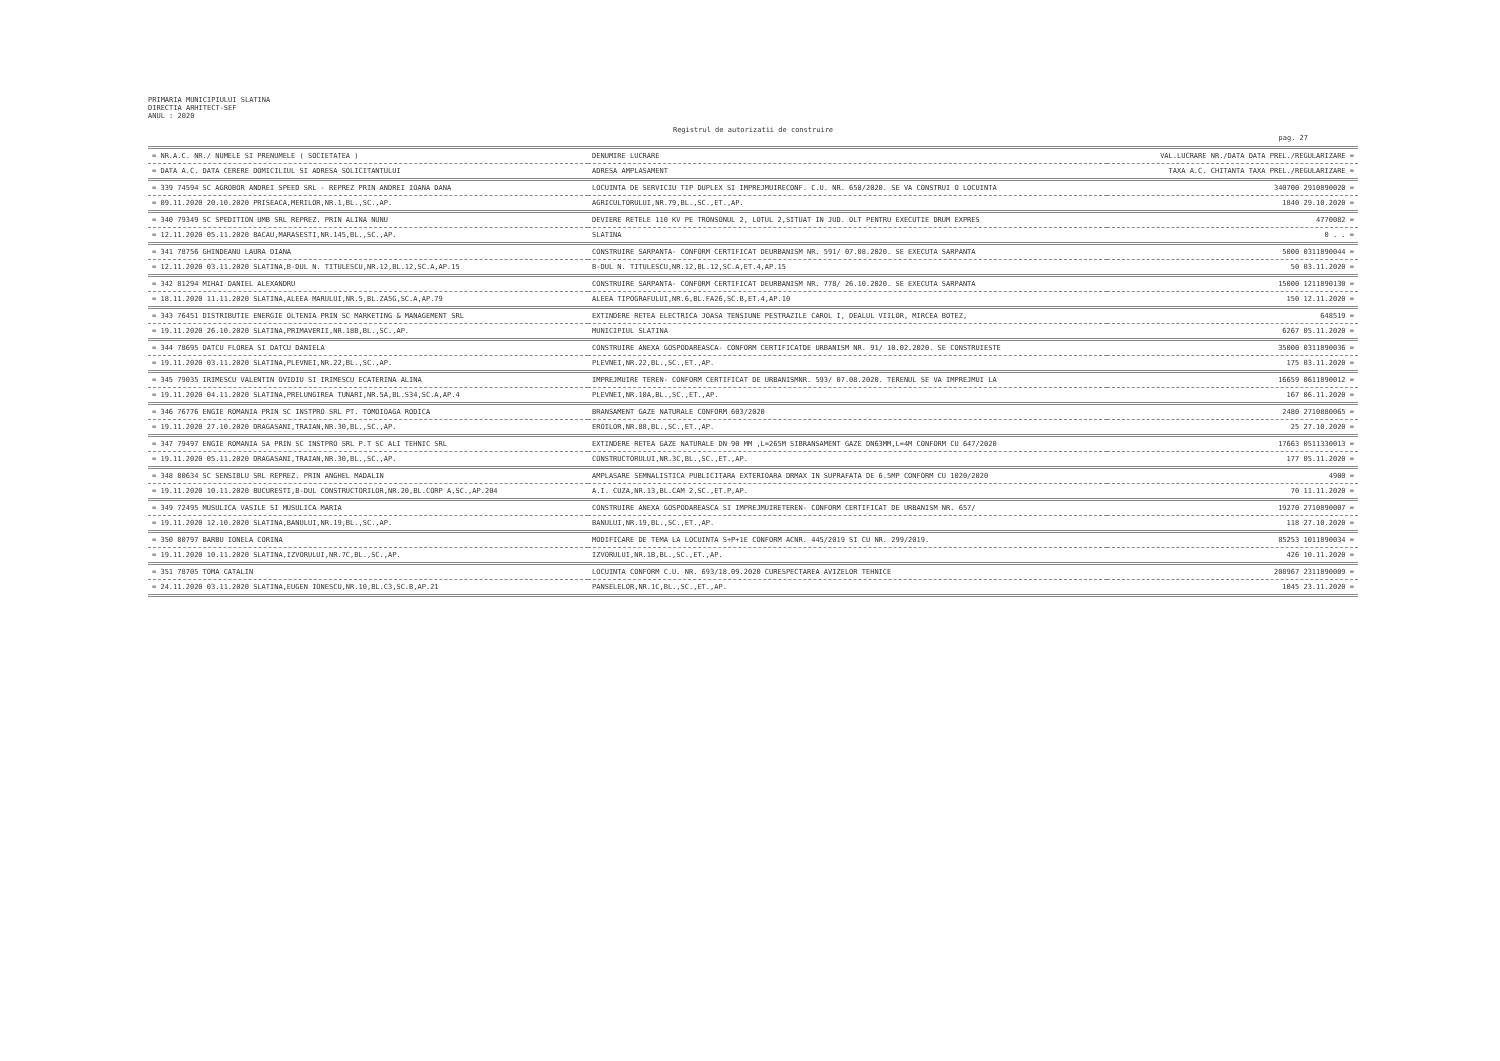PRIMARIA MUNICIPIULUI SLATINA
DIRECTIA ARHITECT-SEF
ANUL : 2020
Registrul de autorizatii de construire
pag. 27
| = NR.A.C. NR./ NUMELE SI PRENUMELE ( SOCIETATEA ) | DENUMIRE LUCRARE | VAL.LUCRARE NR./DATA DATA PREL./REGULARIZARE = |
| --- | --- | --- |
| = DATA A.C. DATA CERERE DOMICILIUL SI ADRESA SOLICITANTULUI | ADRESA AMPLASAMENT | TAXA A.C. CHITANTA TAXA PREL./REGULARIZARE = |
| = 339 74594 SC AGROBOR ANDREI SPEED SRL - REPREZ PRIN ANDREI IOANA DANA | LOCUINTA DE SERVICIU TIP DUPLEX SI IMPREJMUIRECONF. C.U. NR. 658/2020. SE VA CONSTRUI O LOCUINTA | 340700 2910890020 = |
| = 09.11.2020 20.10.2020 PRISEACA,MERILOR,NR.1,BL.,SC.,AP. | AGRICULTORULUI,NR.79,BL.,SC.,ET.,AP. | 1840 29.10.2020 = |
| = 340 79349 SC SPEDITION UMB SRL REPREZ. PRIN ALINA NUNU | DEVIERE RETELE 110 KV PE TRONSONUL 2, LOTUL 2,SITUAT IN JUD. OLT PENTRU EXECUTIE DRUM EXPRES | 4770082 = |
| = 12.11.2020 05.11.2020 BACAU,MARASESTI,NR.145,BL.,SC.,AP. | SLATINA | 0 . . = |
| = 341 78756 GHINDEANU LAURA DIANA | CONSTRUIRE SARPANTA- CONFORM CERTIFICAT DEURBANISM NR. 591/ 07.08.2020. SE EXECUTA SARPANTA | 5000 0311890044 = |
| = 12.11.2020 03.11.2020 SLATINA,B-DUL N. TITULESCU,NR.12,BL.12,SC.A,AP.15 | B-DUL N. TITULESCU,NR.12,BL.12,SC.A,ET.4,AP.15 | 50 03.11.2020 = |
| = 342 81294 MIHAI DANIEL ALEXANDRU | CONSTRUIRE SARPANTA- CONFORM CERTIFICAT DEURBANISM NR. 778/ 26.10.2020. SE EXECUTA SARPANTA | 15000 1211890130 = |
| = 18.11.2020 11.11.2020 SLATINA,ALEEA MARULUI,NR.5,BL.ZA5G,SC.A,AP.79 | ALEEA TIPOGRAFULUI,NR.6,BL.FA26,SC.B,ET.4,AP.10 | 150 12.11.2020 = |
| = 343 76451 DISTRIBUTIE ENERGIE OLTENIA PRIN SC MARKETING & MANAGEMENT SRL | EXTINDERE RETEA ELECTRICA JOASA TENSIUNE PESTRAZILE CAROL I, DEALUL VIILOR, MIRCEA BOTEZ, | 648519 = |
| = 19.11.2020 26.10.2020 SLATINA,PRIMAVERII,NR.18B,BL.,SC.,AP. | MUNICIPIUL SLATINA | 6267 05.11.2020 = |
| = 344 78695 DATCU FLOREA SI DATCU DANIELA | CONSTRUIRE ANEXA GOSPODAREASCA- CONFORM CERTIFICATDE URBANISM NR. 91/ 10.02.2020. SE CONSTRUIESTE | 35000 0311890036 = |
| = 19.11.2020 03.11.2020 SLATINA,PLEVNEI,NR.22,BL.,SC.,AP. | PLEVNEI,NR.22,BL.,SC.,ET.,AP. | 175 03.11.2020 = |
| = 345 79035 IRIMESCU VALENTIN OVIDIU SI IRIMESCU ECATERINA ALINA | IMPREJMUIRE TEREN- CONFORM CERTIFICAT DE URBANISMNR. 593/ 07.08.2020. TERENUL SE VA IMPREJMUI LA | 16659 0611890012 = |
| = 19.11.2020 04.11.2020 SLATINA,PRELUNGIREA TUNARI,NR.5A,BL.S34,SC.A,AP.4 | PLEVNEI,NR.10A,BL.,SC.,ET.,AP. | 167 06.11.2020 = |
| = 346 76776 ENGIE ROMANIA PRIN SC INSTPRO SRL PT. TOMOIOAGA RODICA | BRANSAMENT GAZE NATURALE CONFORM 603/2020 | 2480 2710880065 = |
| = 19.11.2020 27.10.2020 DRAGASANI,TRAIAN,NR.30,BL.,SC.,AP. | EROILOR,NR.88,BL.,SC.,ET.,AP. | 25 27.10.2020 = |
| = 347 79497 ENGIE ROMANIA SA PRIN SC INSTPRO SRL P.T SC ALI TEHNIC SRL | EXTINDERE RETEA GAZE NATURALE DN 90 MM ,L=265M SIBRANSAMENT GAZE DN63MM,L=4M CONFORM CU 647/2020 | 17663 0511330013 = |
| = 19.11.2020 05.11.2020 DRAGASANI,TRAIAN,NR.30,BL.,SC.,AP. | CONSTRUCTORULUI,NR.3C,BL.,SC.,ET.,AP. | 177 05.11.2020 = |
| = 348 80634 SC SENSIBLU SRL REPREZ. PRIN ANGHEL MADALIN | AMPLASARE SEMNALISTICA PUBLICITARA EXTERIOARA DRMAX IN SUPRAFATA DE 6.5MP CONFORM CU 1020/2020 | 4900 = |
| = 19.11.2020 10.11.2020 BUCURESTI,B-DUL CONSTRUCTORILOR,NR.20,BL.CORP A,SC.,AP.204 | A.I. CUZA,NR.13,BL.CAM 2,SC.,ET.P,AP. | 70 11.11.2020 = |
| = 349 72495 MUSULICA VASILE SI MUSULICA MARIA | CONSTRUIRE ANEXA GOSPODAREASCA SI IMPREJMUIRETEREN- CONFORM CERTIFICAT DE URBANISM NR. 657/ | 19270 2710890007 = |
| = 19.11.2020 12.10.2020 SLATINA,BANULUI,NR.19,BL.,SC.,AP. | BANULUI,NR.19,BL.,SC.,ET.,AP. | 118 27.10.2020 = |
| = 350 80797 BARBU IONELA CORINA | MODIFICARE DE TEMA LA LOCUINTA S+P+1E CONFORM ACNR. 445/2019 SI CU NR. 299/2019. | 85253 1011890034 = |
| = 19.11.2020 10.11.2020 SLATINA,IZVORULUI,NR.7C,BL.,SC.,AP. | IZVORULUI,NR.1B,BL.,SC.,ET.,AP. | 426 10.11.2020 = |
| = 351 78705 TOMA CATALIN | LOCUINTA CONFORM C.U. NR. 693/18.09.2020 CURESPECTAREA AVIZELOR TEHNICE | 208967 2311890009 = |
| = 24.11.2020 03.11.2020 SLATINA,EUGEN IONESCU,NR.10,BL.C3,SC.B,AP.21 | PANSELELOR,NR.1C,BL.,SC.,ET.,AP. | 1045 23.11.2020 = |